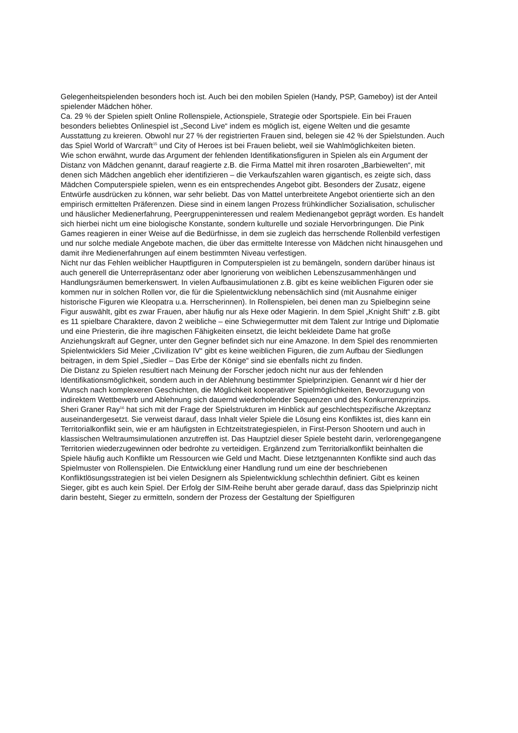Gelegenheitspielenden besonders hoch ist. Auch bei den mobilen Spielen (Handy, PSP, Gameboy) ist der Anteil spielender Mädchen höher.
Ca. 29 % der Spielen spielt Online Rollenspiele, Actionspiele, Strategie oder Sportspiele. Ein bei Frauen besonders beliebtes Onlinespiel ist „Second Live“ indem es möglich ist, eigene Welten und die gesamte Ausstattung zu kreieren. Obwohl nur 27 % der registrierten Frauen sind, belegen sie 42 % der Spielstunden. Auch das Spiel World of Warcraft<sup>15</sup> und City of Heroes ist bei Frauen beliebt, weil sie Wahlmöglichkeiten bieten.
Wie schon erwähnt, wurde das Argument der fehlenden Identifikationsfiguren in Spielen als ein Argument der Distanz von Mädchen genannt, darauf reagierte z.B. die Firma Mattel mit ihren rosaroten „Barbiewelten“, mit denen sich Mädchen angeblich eher identifizieren – die Verkaufszahlen waren gigantisch, es zeigte sich, dass Mädchen Computerspiele spielen, wenn es ein entsprechendes Angebot gibt. Besonders der Zusatz, eigene Entwürfe ausdrücken zu können, war sehr beliebt. Das von Mattel unterbreitete Angebot orientierte sich an den empirisch ermittelten Präferenzen. Diese sind in einem langen Prozess frühkindlicher Sozialisation, schulischer und häuslicher Medienerfahrung, Peergruppeninteressen und realem Medienangebot geprägt worden. Es handelt sich hierbei nicht um eine biologische Konstante, sondern kulturelle und soziale Hervorbringungen. Die Pink Games reagieren in einer Weise auf die Bedürfnisse, in dem sie zugleich das herrschende Rollenbild verfestigen und nur solche mediale Angebote machen, die über das ermittelte Interesse von Mädchen nicht hinausgehen und damit ihre Medienerfahrungen auf einem bestimmten Niveau verfestigen.
Nicht nur das Fehlen weiblicher Hauptfiguren in Computerspielen ist zu bemängeln, sondern darüber hinaus ist auch generell die Unterrepräsentanz oder aber Ignorierung von weiblichen Lebenszusammenhängen und Handlungsräumen bemerkenswert. In vielen Aufbausimulationen z.B. gibt es keine weiblichen Figuren oder sie kommen nur in solchen Rollen vor, die für die Spielentwicklung nebensächlich sind (mit Ausnahme einiger historische Figuren wie Kleopatra u.a. Herrscherinnen). In Rollenspielen, bei denen man zu Spielbeginn seine Figur auswählt, gibt es zwar Frauen, aber häufig nur als Hexe oder Magierin. In dem Spiel „Knight Shift“ z.B. gibt es 11 spielbare Charaktere, davon 2 weibliche – eine Schwiegermutter mit dem Talent zur Intrige und Diplomatie und eine Priesterin, die ihre magischen Fähigkeiten einsetzt, die leicht bekleidete Dame hat große Anziehungskraft auf Gegner, unter den Gegner befindet sich nur eine Amazone. In dem Spiel des renommierten Spielentwicklers Sid Meier „Civilization IV“ gibt es keine weiblichen Figuren, die zum Aufbau der Siedlungen beitragen, in dem Spiel „Siedler – Das Erbe der Könige“ sind sie ebenfalls nicht zu finden.
Die Distanz zu Spielen resultiert nach Meinung der Forscher jedoch nicht nur aus der fehlenden Identifikationsmöglichkeit, sondern auch in der Ablehnung bestimmter Spielprinzipien. Genannt wir d hier der Wunsch nach komplexeren Geschichten, die Möglichkeit kooperativer Spielmöglichkeiten, Bevorzugung von indirektem Wettbewerb und Ablehnung sich dauernd wiederholender Sequenzen und des Konkurrenzprinzips.
Sheri Graner Ray<sup>16</sup> hat sich mit der Frage der Spielstrukturen im Hinblick auf geschlechtspezifische Akzeptanz auseinandergesetzt. Sie verweist darauf, dass Inhalt vieler Spiele die Lösung eins Konfliktes ist, dies kann ein Territorialkonflikt sein, wie er am häufigsten in Echtzeitstrategiespielen, in First-Person Shootern und auch in klassischen Weltraumsimulationen anzutreffen ist. Das Hauptziel dieser Spiele besteht darin, verlorengegangene Territorien wiederzugewinnen oder bedrohte zu verteidigen. Ergänzend zum Territorialkonflikt beinhalten die Spiele häufig auch Konflikte um Ressourcen wie Geld und Macht. Diese letztgenannten Konflikte sind auch das Spielmuster von Rollenspielen. Die Entwicklung einer Handlung rund um eine der beschriebenen Konfliktlösungsstrategien ist bei vielen Designern als Spielentwicklung schlechthin definiert. Gibt es keinen Sieger, gibt es auch kein Spiel. Der Erfolg der SIM-Reihe beruht aber gerade darauf, dass das Spielprinzip nicht darin besteht, Sieger zu ermitteln, sondern der Prozess der Gestaltung der Spielfiguren